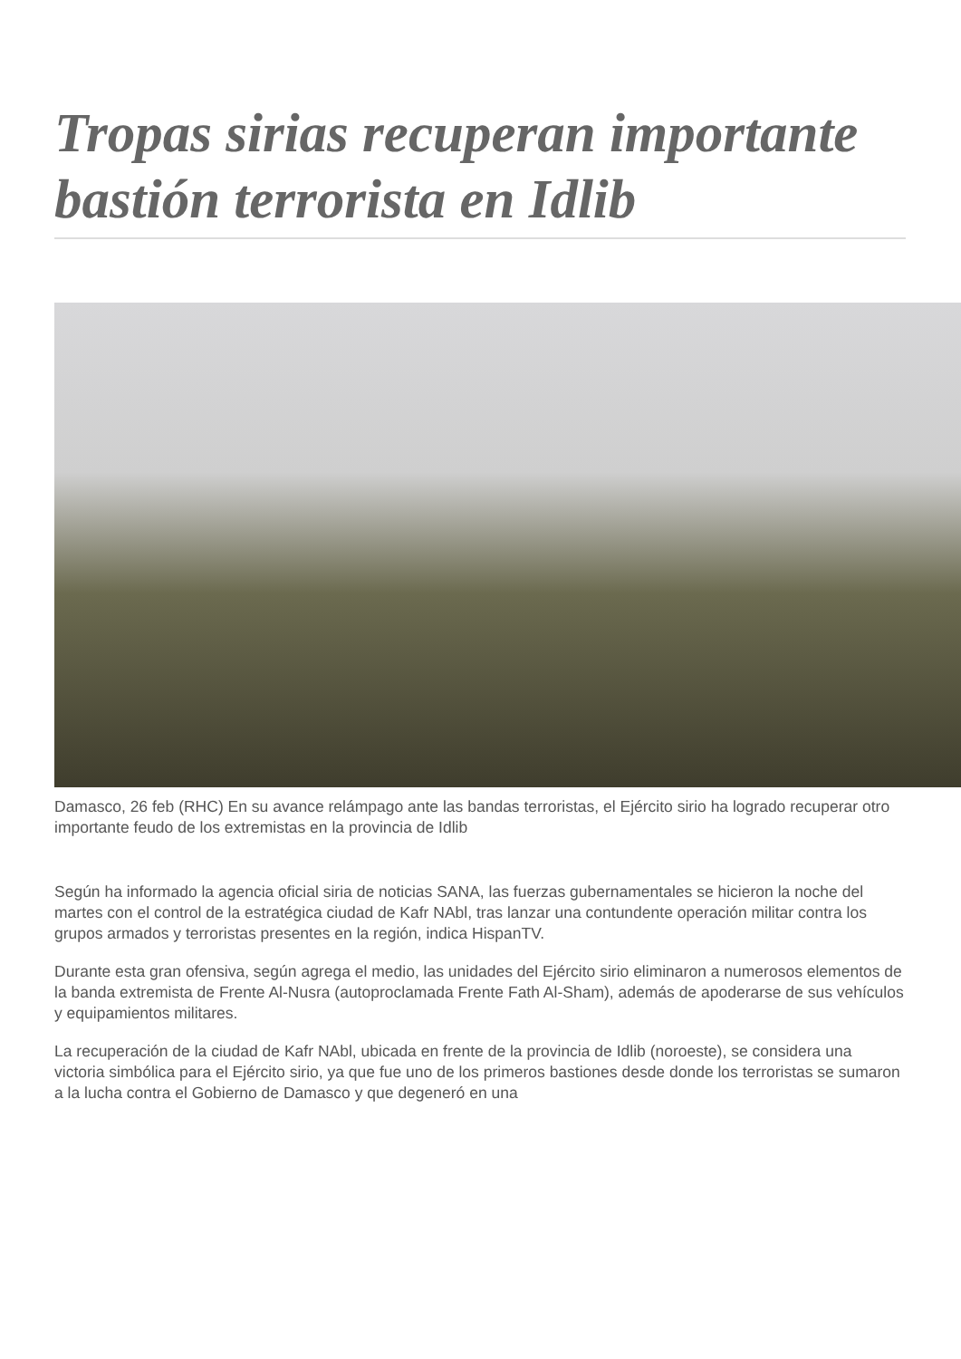Tropas sirias recuperan importante bastión terrorista en Idlib
Damasco, 26 feb (RHC) En su avance relámpago ante las bandas terroristas, el Ejército sirio ha logrado recuperar otro importante feudo de los extremistas en la provincia de Idlib
Según ha informado la agencia oficial siria de noticias SANA, las fuerzas gubernamentales se hicieron la noche del martes con el control de la estratégica ciudad de Kafr NAbl, tras lanzar una contundente operación militar contra los grupos armados y terroristas presentes en la región, indica HispanTV.
Durante esta gran ofensiva, según agrega el medio, las unidades del Ejército sirio eliminaron a numerosos elementos de la banda extremista de Frente Al-Nusra (autoproclamada Frente Fath Al-Sham), además de apoderarse de sus vehículos y equipamientos militares.
La recuperación de la ciudad de Kafr NAbl, ubicada en frente de la provincia de Idlib (noroeste), se considera una victoria simbólica para el Ejército sirio, ya que fue uno de los primeros bastiones desde donde los terroristas se sumaron a la lucha contra el Gobierno de Damasco y que degeneró en una